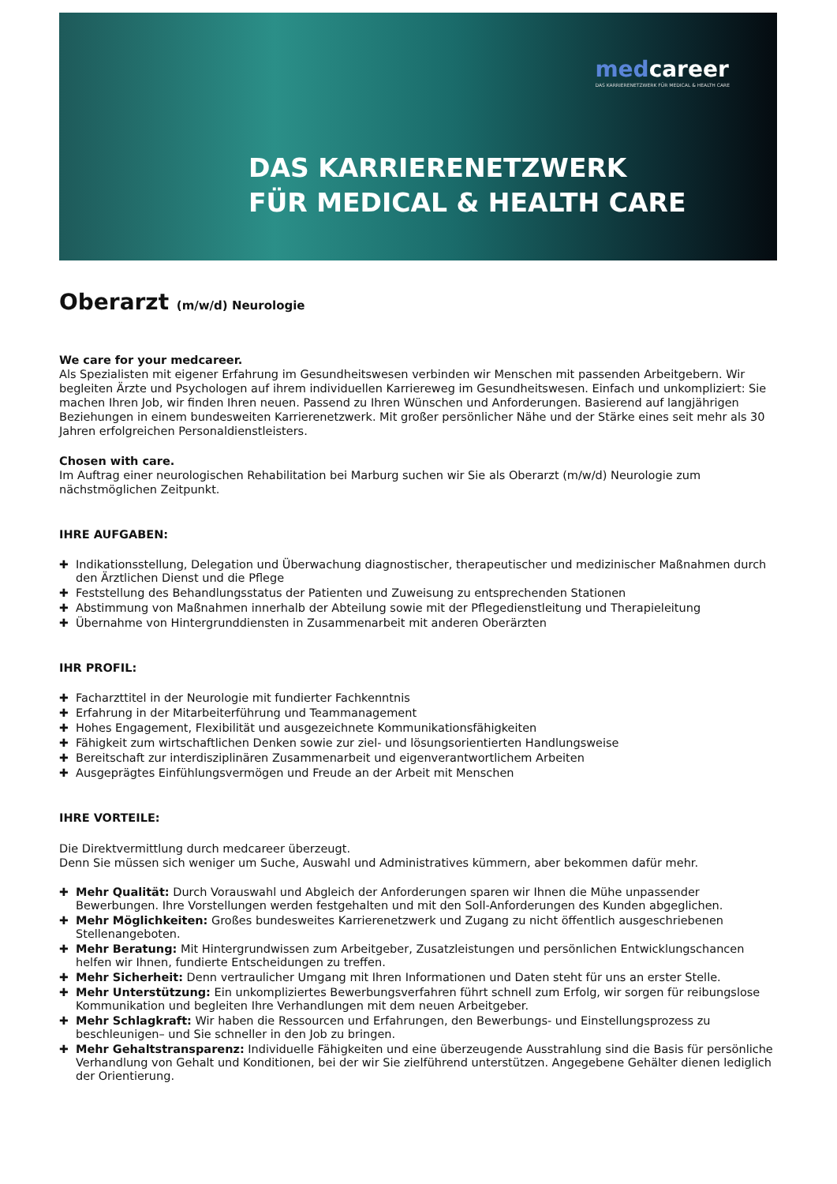medcareer
DAS KARRIERENETZWERK FÜR MEDICAL & HEALTH CARE
DAS KARRIERENETZWERK
FÜR MEDICAL & HEALTH CARE
Oberarzt (m/w/d) Neurologie
We care for your medcareer.
Als Spezialisten mit eigener Erfahrung im Gesundheitswesen verbinden wir Menschen mit passenden Arbeitgebern. Wir begleiten Ärzte und Psychologen auf ihrem individuellen Karriereweg im Gesundheitswesen. Einfach und unkompliziert: Sie machen Ihren Job, wir finden Ihren neuen. Passend zu Ihren Wünschen und Anforderungen. Basierend auf langjährigen Beziehungen in einem bundesweiten Karrierenetzwerk. Mit großer persönlicher Nähe und der Stärke eines seit mehr als 30 Jahren erfolgreichen Personaldienstleisters.
Chosen with care.
Im Auftrag einer neurologischen Rehabilitation bei Marburg suchen wir Sie als Oberarzt (m/w/d) Neurologie zum nächstmöglichen Zeitpunkt.
IHRE AUFGABEN:
✚ Indikationsstellung, Delegation und Überwachung diagnostischer, therapeutischer und medizinischer Maßnahmen durch den Ärztlichen Dienst und die Pflege
✚ Feststellung des Behandlungsstatus der Patienten und Zuweisung zu entsprechenden Stationen
✚ Abstimmung von Maßnahmen innerhalb der Abteilung sowie mit der Pflegedienstleitung und Therapieleitung
✚ Übernahme von Hintergrunddiensten in Zusammenarbeit mit anderen Oberärzten
IHR PROFIL:
✚ Facharzttitel in der Neurologie mit fundierter Fachkenntnis
✚ Erfahrung in der Mitarbeiterführung und Teammanagement
✚ Hohes Engagement, Flexibilität und ausgezeichnete Kommunikationsfähigkeiten
✚ Fähigkeit zum wirtschaftlichen Denken sowie zur ziel- und lösungsorientierten Handlungsweise
✚ Bereitschaft zur interdisziplinären Zusammenarbeit und eigenverantwortlichem Arbeiten
✚ Ausgeprägtes Einfühlungsvermögen und Freude an der Arbeit mit Menschen
IHRE VORTEILE:
Die Direktvermittlung durch medcareer überzeugt.
Denn Sie müssen sich weniger um Suche, Auswahl und Administratives kümmern, aber bekommen dafür mehr.
✚ Mehr Qualität: Durch Vorauswahl und Abgleich der Anforderungen sparen wir Ihnen die Mühe unpassender Bewerbungen. Ihre Vorstellungen werden festgehalten und mit den Soll-Anforderungen des Kunden abgeglichen.
✚ Mehr Möglichkeiten: Großes bundesweites Karrierenetzwerk und Zugang zu nicht öffentlich ausgeschriebenen Stellenangeboten.
✚ Mehr Beratung: Mit Hintergrundwissen zum Arbeitgeber, Zusatzleistungen und persönlichen Entwicklungschancen helfen wir Ihnen, fundierte Entscheidungen zu treffen.
✚ Mehr Sicherheit: Denn vertraulicher Umgang mit Ihren Informationen und Daten steht für uns an erster Stelle.
✚ Mehr Unterstützung: Ein unkompliziertes Bewerbungsverfahren führt schnell zum Erfolg, wir sorgen für reibungslose Kommunikation und begleiten Ihre Verhandlungen mit dem neuen Arbeitgeber.
✚ Mehr Schlagkraft: Wir haben die Ressourcen und Erfahrungen, den Bewerbungs- und Einstellungsprozess zu beschleunigen– und Sie schneller in den Job zu bringen.
✚ Mehr Gehaltstransparenz: Individuelle Fähigkeiten und eine überzeugende Ausstrahlung sind die Basis für persönliche Verhandlung von Gehalt und Konditionen, bei der wir Sie zielführend unterstützen. Angegebene Gehälter dienen lediglich der Orientierung.